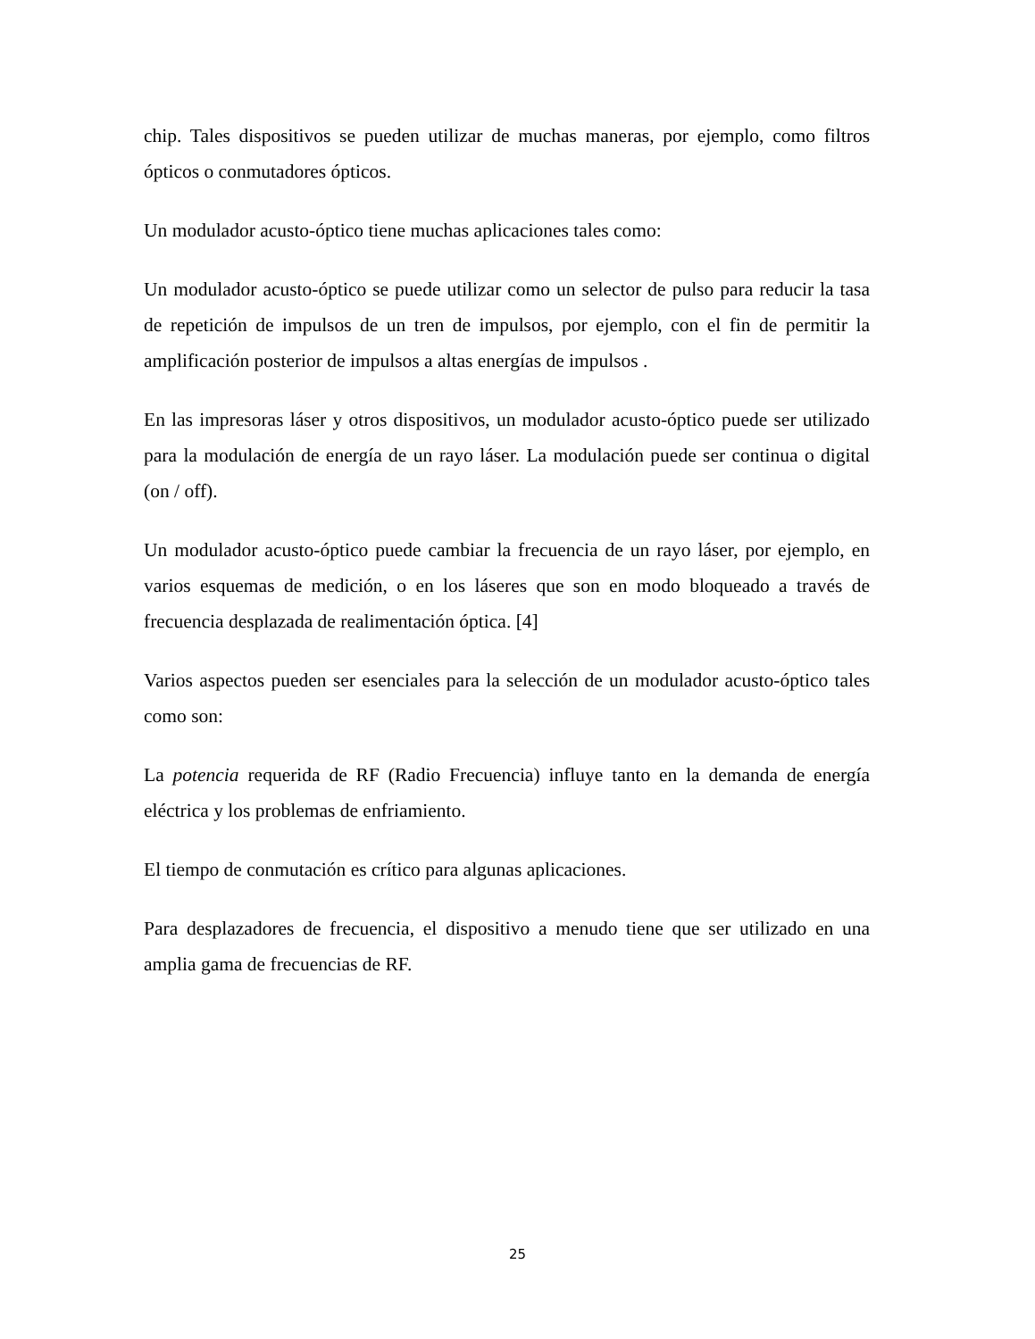chip. Tales dispositivos se pueden utilizar de muchas maneras, por ejemplo, como filtros ópticos o conmutadores ópticos.
Un modulador acusto-óptico tiene muchas aplicaciones tales como:
Un modulador acusto-óptico se puede utilizar como un selector de pulso para reducir la tasa de repetición de impulsos de un tren de impulsos, por ejemplo, con el fin de permitir la amplificación posterior de impulsos a altas energías de impulsos .
En las impresoras láser y otros dispositivos, un modulador acusto-óptico puede ser utilizado para la modulación de energía de un rayo láser. La modulación puede ser continua o digital (on / off).
Un modulador acusto-óptico puede cambiar la frecuencia de un rayo láser, por ejemplo, en varios esquemas de medición, o en los láseres que son en modo bloqueado a través de frecuencia desplazada de realimentación óptica. [4]
Varios aspectos pueden ser esenciales para la selección de un modulador acusto-óptico tales como son:
La potencia requerida de RF (Radio Frecuencia) influye tanto en la demanda de energía eléctrica y los problemas de enfriamiento.
El tiempo de conmutación es crítico para algunas aplicaciones.
Para desplazadores de frecuencia, el dispositivo a menudo tiene que ser utilizado en una amplia gama de frecuencias de RF.
25